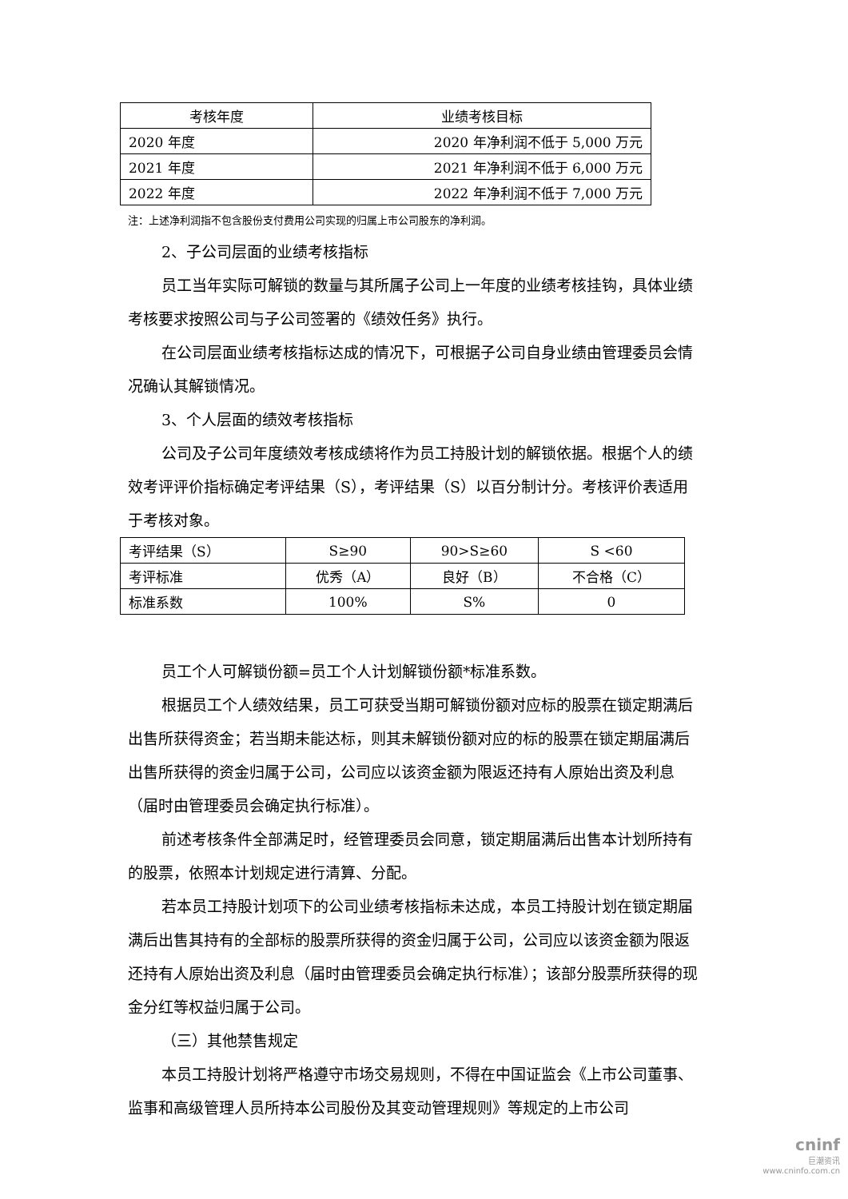| 考核年度 | 业绩考核目标 |
| 2020 年度 | 2020 年净利润不低于 5,000 万元 |
| 2021 年度 | 2021 年净利润不低于 6,000 万元 |
| 2022 年度 | 2022 年净利润不低于 7,000 万元 |
注：上述净利润指不包含股份支付费用公司实现的归属上市公司股东的净利润。
2、子公司层面的业绩考核指标
员工当年实际可解锁的数量与其所属子公司上一年度的业绩考核挂钩，具体业绩考核要求按照公司与子公司签署的《绩效任务》执行。
在公司层面业绩考核指标达成的情况下，可根据子公司自身业绩由管理委员会情况确认其解锁情况。
3、个人层面的绩效考核指标
公司及子公司年度绩效考核成绩将作为员工持股计划的解锁依据。根据个人的绩效考评评价指标确定考评结果（S），考评结果（S）以百分制计分。考核评价表适用于考核对象。
| 考评结果（S） | S≥90 | 90>S≥60 | S <60 |
| 考评标准 | 优秀（A） | 良好（B） | 不合格（C） |
| 标准系数 | 100% | S% | 0 |
员工个人可解锁份额=员工个人计划解锁份额*标准系数。
根据员工个人绩效结果，员工可获受当期可解锁份额对应标的股票在锁定期满后出售所获得资金；若当期未能达标，则其未解锁份额对应的标的股票在锁定期届满后出售所获得的资金归属于公司，公司应以该资金额为限返还持有人原始出资及利息（届时由管理委员会确定执行标准）。
前述考核条件全部满足时，经管理委员会同意，锁定期届满后出售本计划所持有的股票，依照本计划规定进行清算、分配。
若本员工持股计划项下的公司业绩考核指标未达成，本员工持股计划在锁定期届满后出售其持有的全部标的股票所获得的资金归属于公司，公司应以该资金额为限返还持有人原始出资及利息（届时由管理委员会确定执行标准）；该部分股票所获得的现金分红等权益归属于公司。
（三）其他禁售规定
本员工持股计划将严格遵守市场交易规则，不得在中国证监会《上市公司董事、监事和高级管理人员所持本公司股份及其变动管理规则》等规定的上市公司
cninf
巨潮资讯
www.cninfo.com.cn